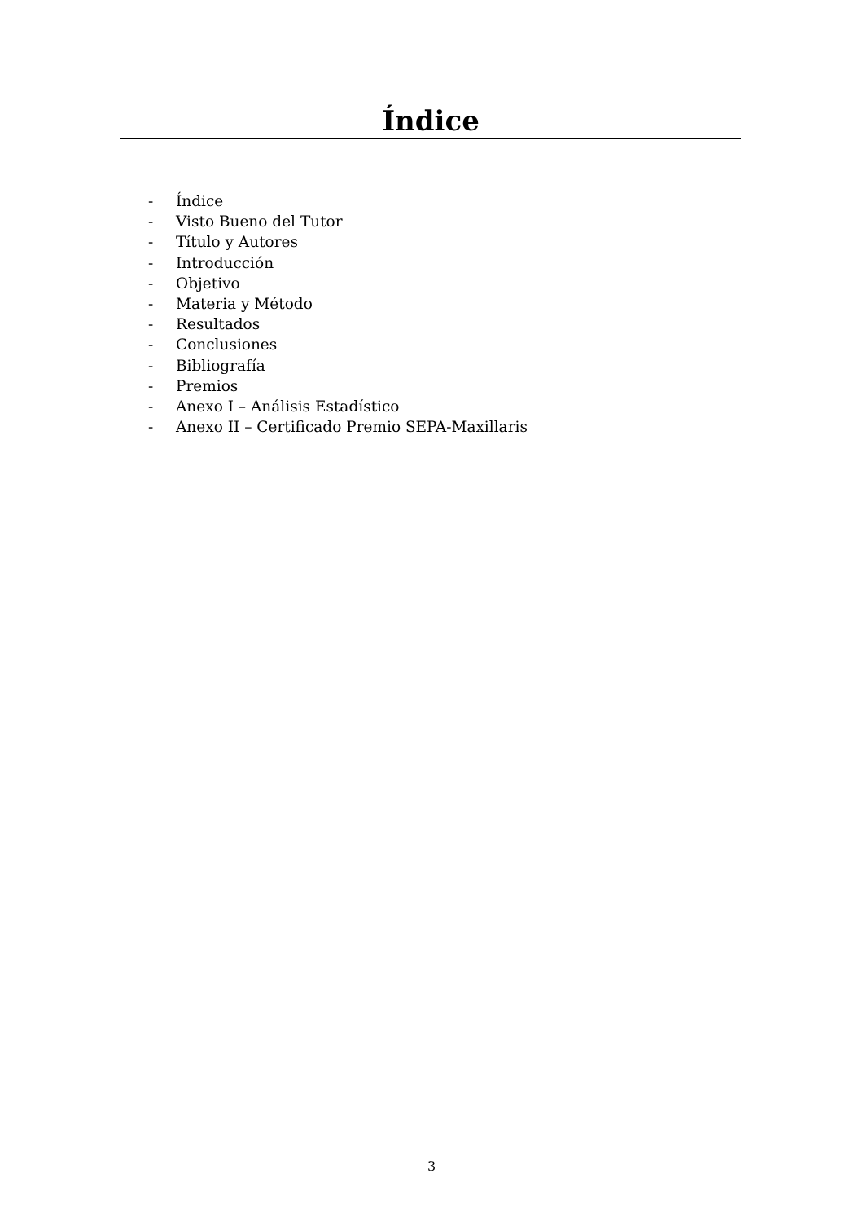Índice
- Índice
- Visto Bueno del Tutor
- Título y Autores
- Introducción
- Objetivo
- Materia y Método
- Resultados
- Conclusiones
- Bibliografía
- Premios
- Anexo I – Análisis Estadístico
- Anexo II – Certificado Premio SEPA-Maxillaris
3